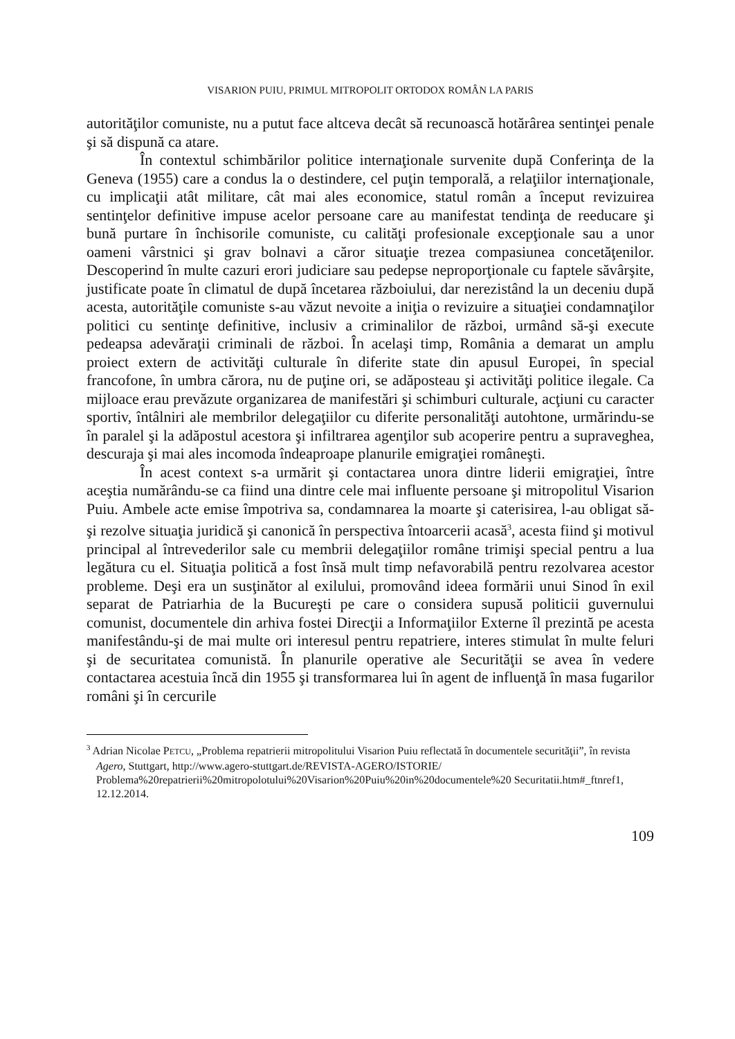VISARION PUIU, PRIMUL MITROPOLIT ORTODOX ROMÂN LA PARIS
autorităţilor comuniste, nu a putut face altceva decât să recunoască hotărârea sentinţei penale şi să dispună ca atare.
În contextul schimbărilor politice internaţionale survenite după Conferinţa de la Geneva (1955) care a condus la o destindere, cel puţin temporală, a relaţiilor internaţionale, cu implicaţii atât militare, cât mai ales economice, statul român a început revizuirea sentinţelor definitive impuse acelor persoane care au manifestat tendinţa de reeducare şi bună purtare în închisorile comuniste, cu calităţi profesionale excepţionale sau a unor oameni vârstnici şi grav bolnavi a căror situaţie trezea compasiunea concetăţenilor. Descoperind în multe cazuri erori judiciare sau pedepse neproporţionale cu faptele săvârşite, justificate poate în climatul de după încetarea războiului, dar nerezistând la un deceniu după acesta, autorităţile comuniste s-au văzut nevoite a iniţia o revizuire a situaţiei condamnaţilor politici cu sentinţe definitive, inclusiv a criminalilor de război, urmând să-şi execute pedeapsa adevăraţii criminali de război. În acelaşi timp, România a demarat un amplu proiect extern de activităţi culturale în diferite state din apusul Europei, în special francofone, în umbra cărora, nu de puţine ori, se adăposteau şi activităţi politice ilegale. Ca mijloace erau prevăzute organizarea de manifestări şi schimburi culturale, acţiuni cu caracter sportiv, întâlniri ale membrilor delegaţiilor cu diferite personalităţi autohtone, urmărindu-se în paralel şi la adăpostul acestora şi infiltrarea agenţilor sub acoperire pentru a supraveghea, descuraja şi mai ales incomoda îndeaproape planurile emigraţiei româneşti.
În acest context s-a urmărit şi contactarea unora dintre liderii emigraţiei, între aceştia numărându-se ca fiind una dintre cele mai influente persoane şi mitropolitul Visarion Puiu. Ambele acte emise împotriva sa, condamnarea la moarte şi caterisirea, l-au obligat să-şi rezolve situaţia juridică şi canonică în perspectiva întoarcerii acasă<sup>3</sup>, acesta fiind şi motivul principal al întrevederilor sale cu membrii delegaţiilor române trimişi special pentru a lua legătura cu el. Situaţia politică a fost însă mult timp nefavorabilă pentru rezolvarea acestor probleme. Deşi era un susţinător al exilului, promovând ideea formării unui Sinod în exil separat de Patriarhia de la Bucureşti pe care o considera supusă politicii guvernului comunist, documentele din arhiva fostei Direcţii a Informaţiilor Externe îl prezintă pe acesta manifestându-şi de mai multe ori interesul pentru repatriere, interes stimulat în multe feluri şi de securitatea comunistă. În planurile operative ale Securităţii se avea în vedere contactarea acestuia încă din 1955 şi transformarea lui în agent de influenţă în masa fugarilor români şi în cercurile
<sup>3</sup> Adrian Nicolae PETCU, „Problema repatrierii mitropolitului Visarion Puiu reflectată în documentele securităţii”, în revista Agero, Stuttgart, http://www.agero-stuttgart.de/REVISTA-AGERO/ISTORIE/ Problema%20repatrierii%20mitropolotului%20Visarion%20Puiu%20in%20documentele%20 Securitatii.htm#_ftnref1, 12.12.2014.
109